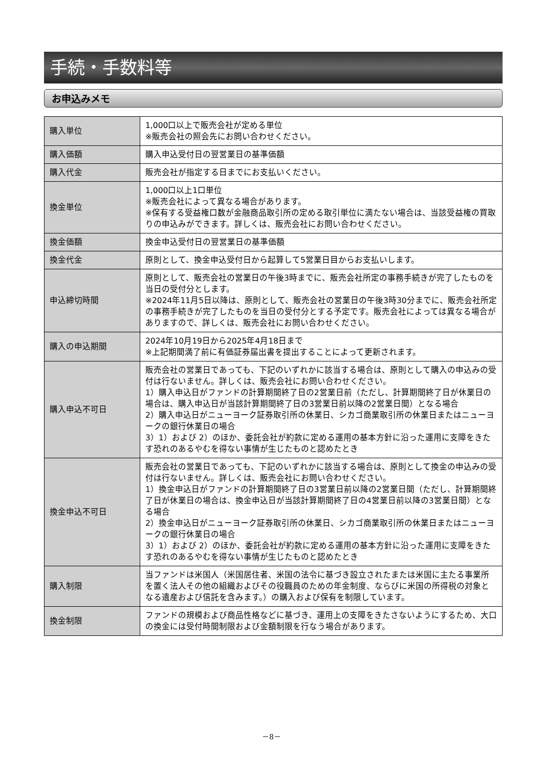手続・手数料等
お申込みメモ
| 購入単位 | 1,000口以上で販売会社が定める単位 ※販売会社の照会先にお問い合わせください。 |
| 購入価額 | 購入申込受付日の翌営業日の基準価額 |
| 購入代金 | 販売会社が指定する日までにお支払いください。 |
| 換金単位 | 1,000口以上1口単位 ※販売会社によって異なる場合があります。 ※保有する受益権口数が金融商品取引所の定める取引単位に満たない場合は、当該受益権の買取りの申込みができます。詳しくは、販売会社にお問い合わせください。 |
| 換金価額 | 換金申込受付日の翌営業日の基準価額 |
| 換金代金 | 原則として、換金申込受付日から起算して5営業日目からお支払いします。 |
| 申込締切時間 | 原則として、販売会社の営業日の午後3時までに、販売会社所定の事務手続きが完了したものを当日の受付分とします。 ※2024年11月5日以降は、原則として、販売会社の営業日の午後3時30分までに、販売会社所定の事務手続きが完了したものを当日の受付分とする予定です。販売会社によっては異なる場合がありますので、詳しくは、販売会社にお問い合わせください。 |
| 購入の申込期間 | 2024年10月19日から2025年4月18日まで ※上記期間満了前に有価証券届出書を提出することによって更新されます。 |
| 購入申込不可日 | 販売会社の営業日であっても、下記のいずれかに該当する場合は、原則として購入の申込みの受付は行ないません。詳しくは、販売会社にお問い合わせください。 1）購入申込日がファンドの計算期間終了日の2営業日前（ただし、計算期間終了日が休業日の場合は、購入申込日が当該計算期間終了日の3営業日前以降の2営業日間）となる場合 2）購入申込日がニューヨーク証券取引所の休業日、シカゴ商業取引所の休業日またはニューヨークの銀行休業日の場合 3）1）および 2）のほか、委託会社が約款に定める運用の基本方針に沿った運用に支障をきたす恐れのあるやむを得ない事情が生じたものと認めたとき |
| 換金申込不可日 | 販売会社の営業日であっても、下記のいずれかに該当する場合は、原則として換金の申込みの受付は行ないません。詳しくは、販売会社にお問い合わせください。 1）換金申込日がファンドの計算期間終了日の3営業日前以降の2営業日間（ただし、計算期間終了日が休業日の場合は、換金申込日が当該計算期間終了日の4営業日前以降の3営業日間）となる場合 2）換金申込日がニューヨーク証券取引所の休業日、シカゴ商業取引所の休業日またはニューヨークの銀行休業日の場合 3）1）および 2）のほか、委託会社が約款に定める運用の基本方針に沿った運用に支障をきたす恐れのあるやむを得ない事情が生じたものと認めたとき |
| 購入制限 | 当ファンドは米国人（米国居住者、米国の法令に基づき設立されたまたは米国に主たる事業所を置く法人その他の組織およびその役職員のための年金制度、ならびに米国の所得税の対象となる遺産および信託を含みます。）の購入および保有を制限しています。 |
| 換金制限 | ファンドの規模および商品性格などに基づき、運用上の支障をきたさないようにするため、大口の換金には受付時間制限および金額制限を行なう場合があります。 |
－8－